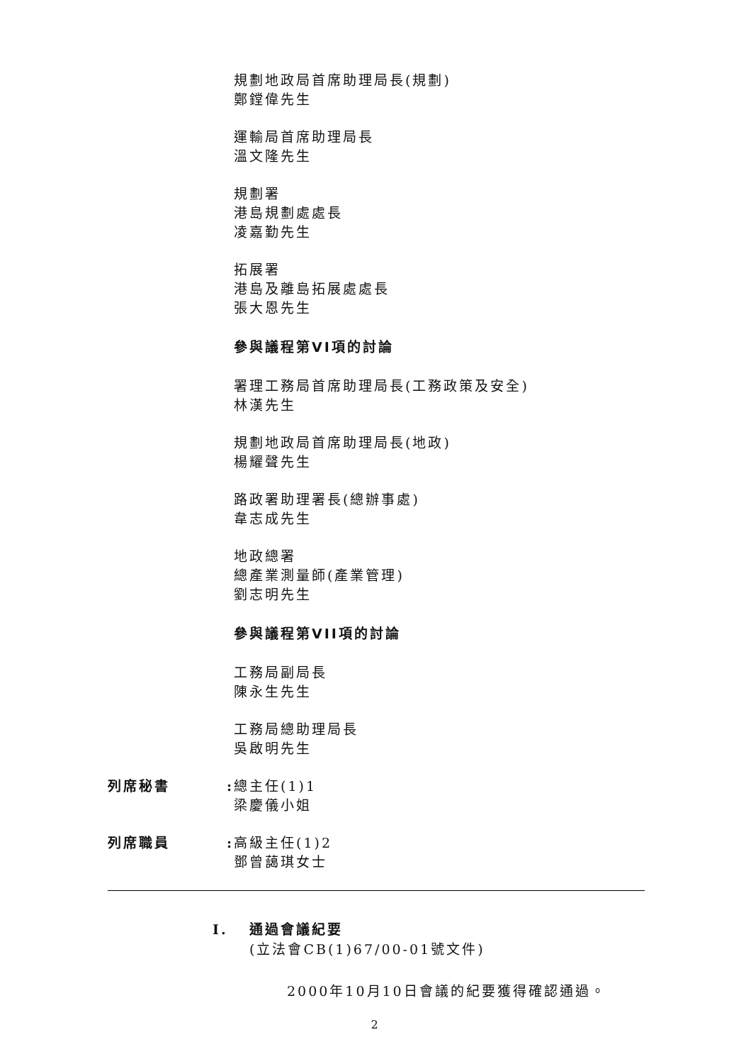規劃地政局首席助理局長(規劃)
鄭鏜偉先生
運輸局首席助理局長
溫文隆先生
規劃署
港島規劃處處長
凌嘉勤先生
拓展署
港島及離島拓展處處長
張大恩先生
參與議程第VI項的討論
署理工務局首席助理局長(工務政策及安全)
林漢先生
規劃地政局首席助理局長(地政)
楊耀聲先生
路政署助理署長(總辦事處)
韋志成先生
地政總署
總產業測量師(產業管理)
劉志明先生
參與議程第VII項的討論
工務局副局長
陳永生先生
工務局總助理局長
吳啟明先生
列席秘書 :
總主任(1)1
梁慶儀小姐
列席職員 :
高級主任(1)2
鄧曾藹琪女士
I. 通過會議紀要
(立法會CB(1)67/00-01號文件)
2000年10月10日會議的紀要獲得確認通過。
2